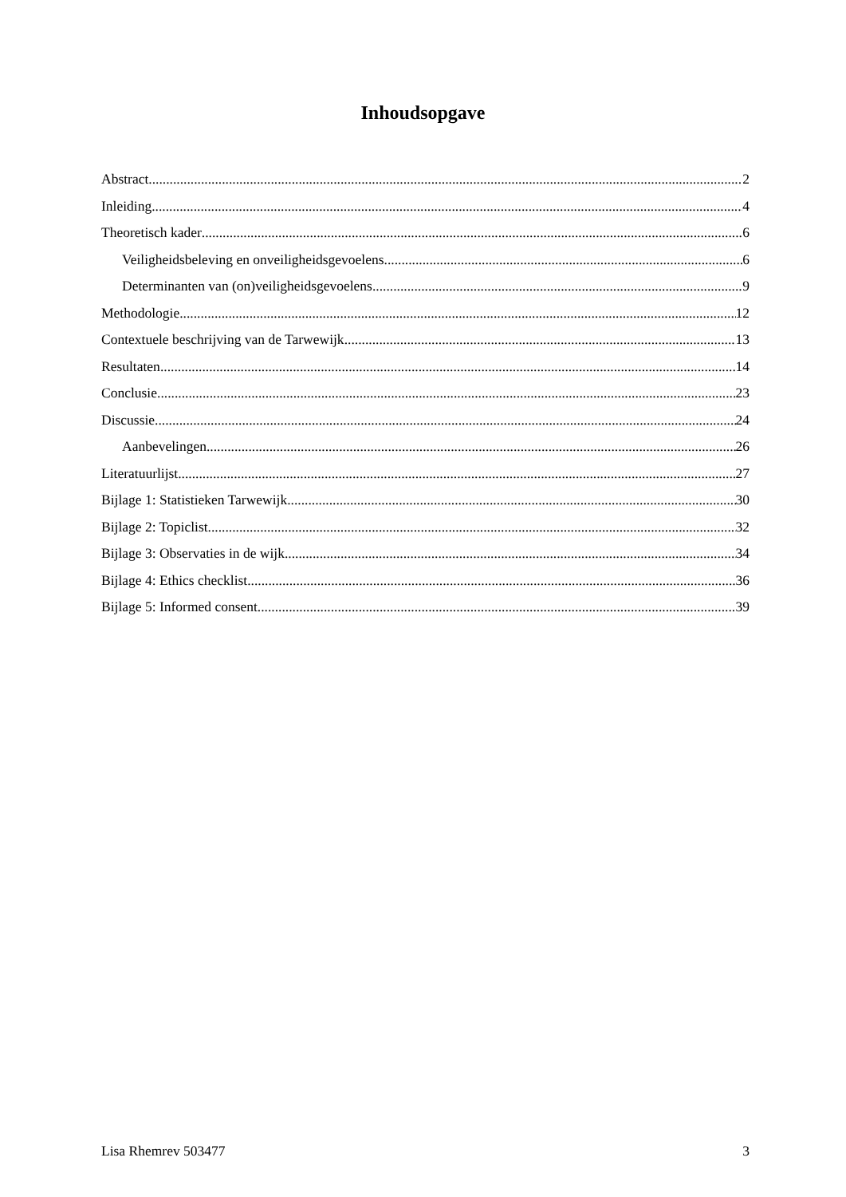Inhoudsopgave
Abstract 2
Inleiding 4
Theoretisch kader 6
Veiligheidsbeleving en onveiligheidsgevoelens 6
Determinanten van (on)veiligheidsgevoelens 9
Methodologie 12
Contextuele beschrijving van de Tarwewijk 13
Resultaten 14
Conclusie 23
Discussie 24
Aanbevelingen 26
Literatuurlijst 27
Bijlage 1: Statistieken Tarwewijk 30
Bijlage 2: Topiclist 32
Bijlage 3: Observaties in de wijk 34
Bijlage 4: Ethics checklist 36
Bijlage 5: Informed consent 39
Lisa Rhemrev 503477 3